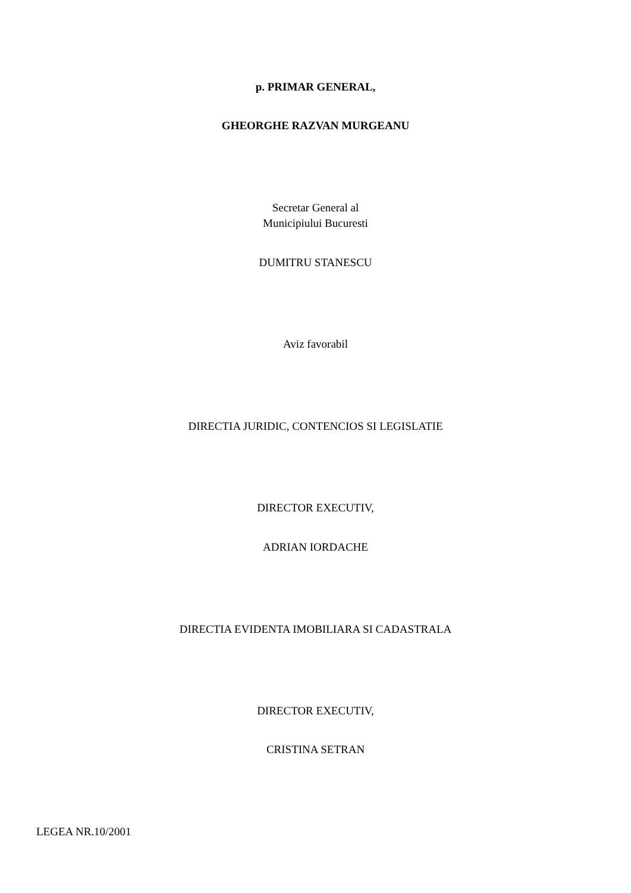p. PRIMAR GENERAL,
GHEORGHE RAZVAN MURGEANU
Secretar General al
Municipiului Bucuresti
DUMITRU STANESCU
Aviz favorabil
DIRECTIA JURIDIC, CONTENCIOS SI LEGISLATIE
DIRECTOR EXECUTIV,
ADRIAN IORDACHE
DIRECTIA EVIDENTA IMOBILIARA SI CADASTRALA
DIRECTOR EXECUTIV,
CRISTINA SETRAN
LEGEA NR.10/2001